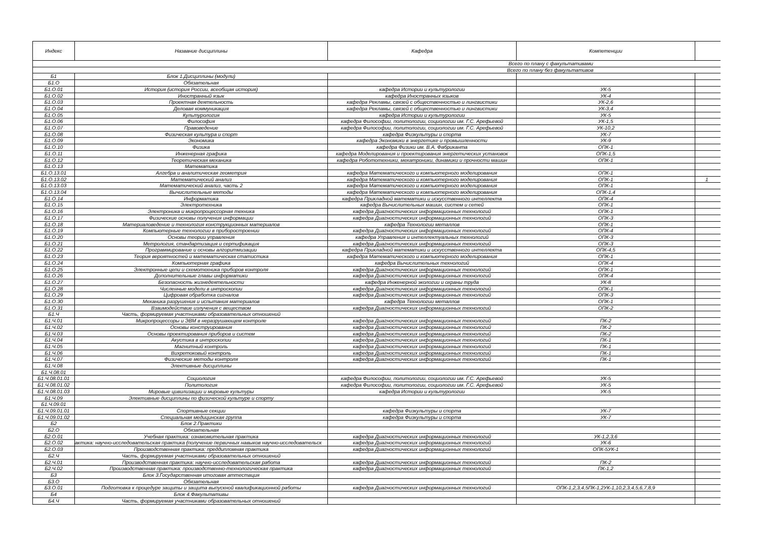| Индекс | Название дисциплины | Кафедра | Компетенции | |
| --- | --- | --- | --- | --- |
| Всего по плану с факультативами | | | | |
| Всего по плану без факультативов | | | | |
| Б1 | Блок 1.Дисциплины (модули) | | | |
| Б1.О | Обязательная | | | |
| Б1.О.01 | История (история России, всеобщая история) | кафедра Истории и культурологии | УК-5 | |
| Б1.О.02 | Иностранный язык | кафедра Иностранных языков | УК-4 | |
| Б1.О.03 | Проектная деятельность | кафедра Рекламы, связей с общественностью и лингвистики | УК-2,6 | |
| Б1.О.04 | Деловая коммуникация | кафедра Рекламы, связей с общественностью и лингвистики | УК-3,4 | |
| Б1.О.05 | Культурология | кафедра Истории и культурологии | УК-5 | |
| Б1.О.06 | Философия | кафедра Философии, политологии, социологии им. Г.С. Арефьевой | УК-1,5 | |
| Б1.О.07 | Правоведение | кафедра Философии, политологии, социологии им. Г.С. Арефьевой | УК-10,2 | |
| Б1.О.08 | Физическая культура и спорт | кафедра Физкультуры и спорта | УК-7 | |
| Б1.О.09 | Экономика | кафедра Экономики в энергетике и промышленности | УК-9 | |
| Б1.О.10 | Физика | кафедра Физики им. В.А. Фабриканта | ОПК-1 | |
| Б1.О.11 | Инженерная графика | кафедра Моделирования и проектирования энергетических установок | ОПК-1,5 | |
| Б1.О.12 | Теоретическая механика | кафедра Робототехники, мехатроники, динамики и прочности машин | ОПК-1 | |
| Б1.О.13 | Математика | | | |
| Б1.О.13.01 | Алгебра и аналитическая геометрия | кафедра Математического и компьютерного моделирования | ОПК-1 | |
| Б1.О.13.02 | Математический анализ | кафедра Математического и компьютерного моделирования | ОПК-1 | 1 |
| Б1.О.13.03 | Математический анализ, часть 2 | кафедра Математического и компьютерного моделирования | ОПК-1 | |
| Б1.О.13.04 | Вычислительные методы | кафедра Математического и компьютерного моделирования | ОПК-1,4 | |
| Б1.О.14 | Информатика | кафедра Прикладной математики и искусственного интеллекта | ОПК-4 | |
| Б1.О.15 | Электротехника | кафедра Вычислительных машин, систем и сетей | ОПК-1 | |
| Б1.О.16 | Электроника и микропроцессорная техника | кафедра Диагностических информационных технологий | ОПК-1 | |
| Б1.О.17 | Физические основы получения информации | кафедра Диагностических информационных технологий | ОПК-3 | |
| Б1.О.18 | Материаловедение и технология конструкционных материалов | кафедра Технологии металлов | ОПК-1 | |
| Б1.О.19 | Компьютерные технологии в приборостроении | кафедра Диагностических информационных технологий | ОПК-4 | |
| Б1.О.20 | Основы теории управления | кафедра Управления и интеллектуальных технологий | ОПК-3 | |
| Б1.О.21 | Метрология, стандартизация и сертификация | кафедра Диагностических информационных технологий | ОПК-3 | |
| Б1.О.22 | Программирование и основы алгоритмизации | кафедра Прикладной математики и искусственного интеллекта | ОПК-4,5 | |
| Б1.О.23 | Теория вероятностей и математическая статистика | кафедра Математического и компьютерного моделирования | ОПК-1 | |
| Б1.О.24 | Компьютерная графика | кафедра Вычислительных технологий | ОПК-4 | |
| Б1.О.25 | Электронные цепи и схемотехника приборов контроля | кафедра Диагностических информационных технологий | ОПК-1 | |
| Б1.О.26 | Дополнительные главы информатики | кафедра Диагностических информационных технологий | ОПК-4 | |
| Б1.О.27 | Безопасность жизнедеятельности | кафедра Инженерной экологии и охраны труда | УК-8 | |
| Б1.О.28 | Численные модели в интроскопии | кафедра Диагностических информационных технологий | ОПК-1 | |
| Б1.О.29 | Цифровая обработка сигналов | кафедра Диагностических информационных технологий | ОПК-3 | |
| Б1.О.30 | Механика разрушения и испытания материалов | кафедра Технологии металлов | ОПК-1 | |
| Б1.О.31 | Взаимодействие излучения с веществом | кафедра Диагностических информационных технологий | ОПК-2 | |
| Б1.Ч | Часть, формируемая участниками образовательных отношений | | | |
| Б1.Ч.01 | Микропроцессоры и ЭВМ в неразрушающем контроле | кафедра Диагностических информационных технологий | ПК-2 | |
| Б1.Ч.02 | Основы конструирования | кафедра Диагностических информационных технологий | ПК-2 | |
| Б1.Ч.03 | Основы проектирования приборов и систем | кафедра Диагностических информационных технологий | ПК-2 | |
| Б1.Ч.04 | Акустика в интроскопии | кафедра Диагностических информационных технологий | ПК-1 | |
| Б1.Ч.05 | Магнитный контроль | кафедра Диагностических информационных технологий | ПК-1 | |
| Б1.Ч.06 | Вихретоковый контроль | кафедра Диагностических информационных технологий | ПК-1 | |
| Б1.Ч.07 | Физические методы контроля | кафедра Диагностических информационных технологий | ПК-1 | |
| Б1.Ч.08 | Элективные дисциплины | | | |
| Б1.Ч.08.01 | | | | |
| Б1.Ч.08.01.01 | Социология | кафедра Философии, политологии, социологии им. Г.С. Арефьевой | УК-5 | |
| Б1.Ч.08.01.02 | Политология | кафедра Философии, политологии, социологии им. Г.С. Арефьевой | УК-5 | |
| Б1.Ч.08.01.03 | Мировые цивилизации и мировые культуры | кафедра Истории и культурологии | УК-5 | |
| Б1.Ч.09 | Элективные дисциплины по физической культуре и спорту | | | |
| Б1.Ч.09.01 | | | | |
| Б1.Ч.09.01.01 | Спортивные секции | кафедра Физкультуры и спорта | УК-7 | |
| Б1.Ч.09.01.02 | Специальная медицинская группа | кафедра Физкультуры и спорта | УК-7 | |
| Б2 | Блок 2.Практики | | | |
| Б2.О | Обязательная | | | |
| Б2.О.01 | Учебная практика: ознакомительная практика | кафедра Диагностических информационных технологий | УК-1,2,3,6 | |
| Б2.О.02 | актика: научно-исследовательская практика (получение первичных навыков научно-исследовательск | кафедра Диагностических информационных технологий | УК-6 | |
| Б2.О.03 | Производственная практика: преддипломная практика | кафедра Диагностических информационных технологий | ОПК-5УК-1 | |
| Б2.Ч | Часть, формируемая участниками образовательных отношений | | | |
| Б2.Ч.01 | Производственная практика: научно-исследовательская работа | кафедра Диагностических информационных технологий | ПК-2 | |
| Б2.Ч.02 | Производственная практика: производственно-технологическая практика | кафедра Диагностических информационных технологий | ПК-1,2 | |
| Б3 | Блок 3.Государственная итоговая аттестация | | | |
| Б3.О | Обязательная | | | |
| Б3.О.01 | Подготовка к процедуре защиты и защита выпускной квалификационной работы | кафедра Диагностических информационных технологий | ОПК-1,2,3,4,5ПК-1,2УК-1,10,2,3,4,5,6,7,8,9 | |
| Б4 | Блок 4.Факультативы | | | |
| Б4.Ч | Часть, формируемая участниками образовательных отношений | | | |